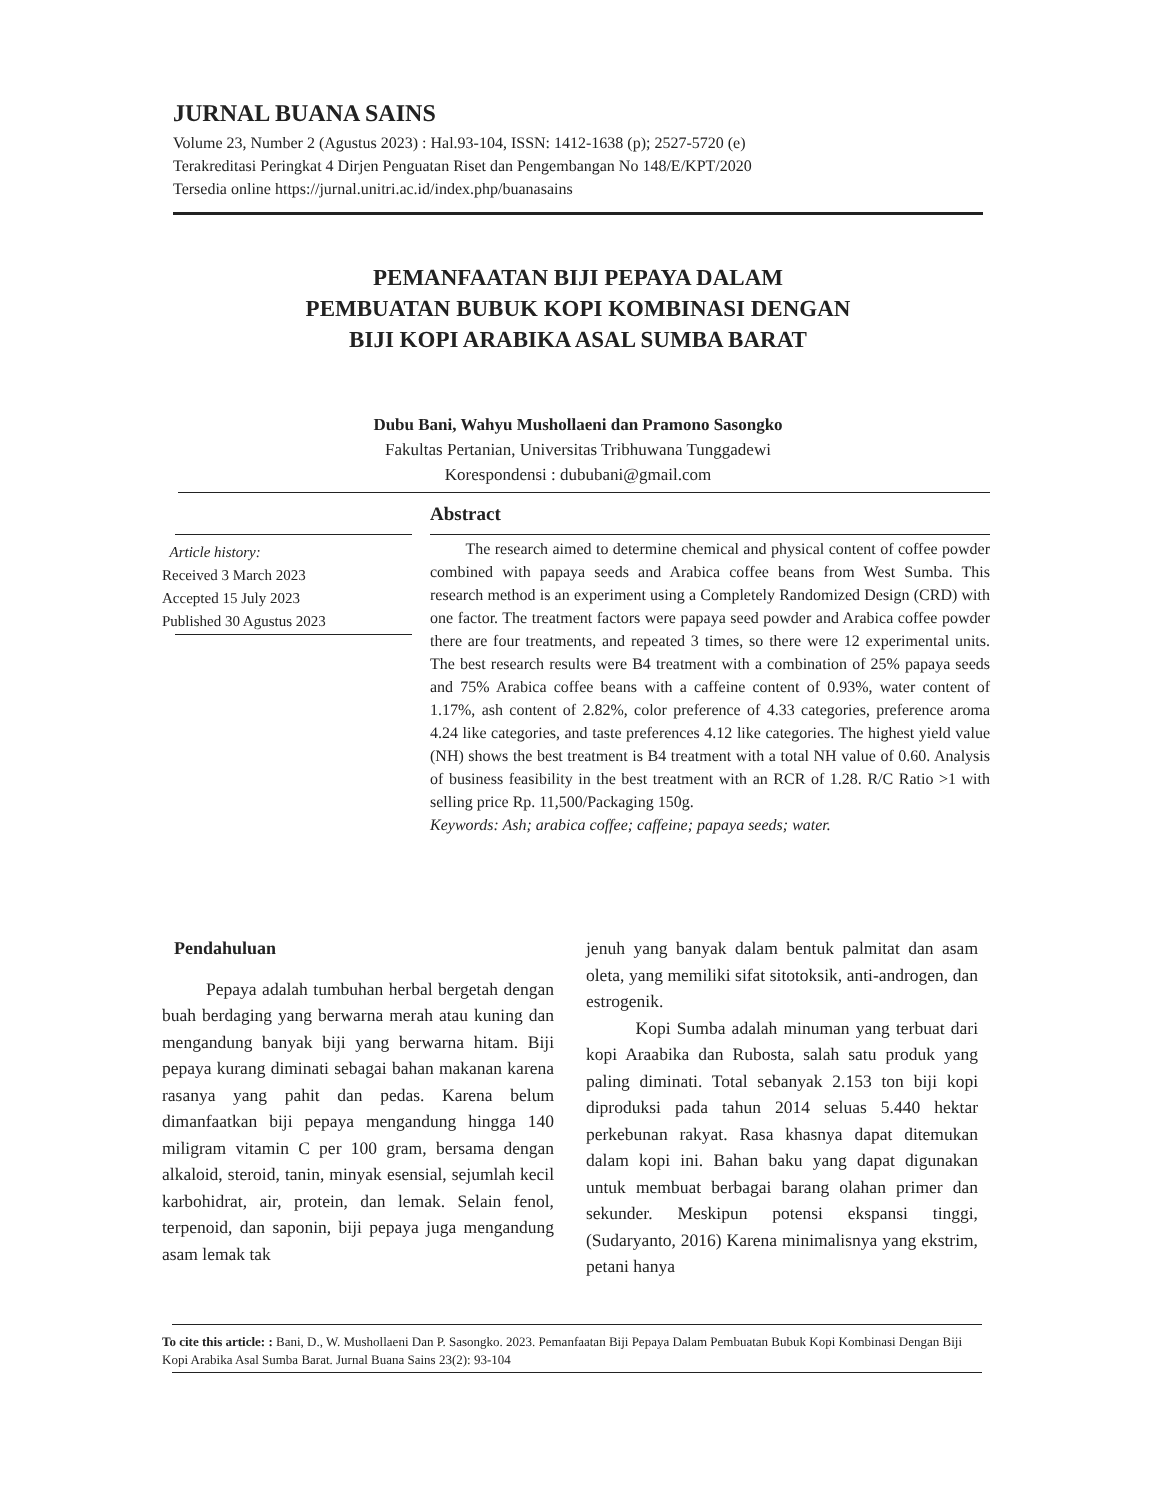JURNAL BUANA SAINS
Volume 23, Number 2 (Agustus 2023) : Hal.93-104, ISSN: 1412-1638 (p); 2527-5720 (e)
Terakreditasi Peringkat 4 Dirjen Penguatan Riset dan Pengembangan No 148/E/KPT/2020
Tersedia online https://jurnal.unitri.ac.id/index.php/buanasains
PEMANFAATAN BIJI PEPAYA DALAM
PEMBUATAN BUBUK KOPI KOMBINASI DENGAN
BIJI KOPI ARABIKA ASAL SUMBA BARAT
Dubu Bani, Wahyu Mushollaeni dan Pramono Sasongko
Fakultas Pertanian, Universitas Tribhuwana Tunggadewi
Korespondensi : dububani@gmail.com
Abstract
Article history:
Received 3 March 2023
Accepted 15 July 2023
Published 30 Agustus 2023
The research aimed to determine chemical and physical content of coffee powder combined with papaya seeds and Arabica coffee beans from West Sumba. This research method is an experiment using a Completely Randomized Design (CRD) with one factor. The treatment factors were papaya seed powder and Arabica coffee powder there are four treatments, and repeated 3 times, so there were 12 experimental units. The best research results were B4 treatment with a combination of 25% papaya seeds and 75% Arabica coffee beans with a caffeine content of 0.93%, water content of 1.17%, ash content of 2.82%, color preference of 4.33 categories, preference aroma 4.24 like categories, and taste preferences 4.12 like categories. The highest yield value (NH) shows the best treatment is B4 treatment with a total NH value of 0.60. Analysis of business feasibility in the best treatment with an RCR of 1.28. R/C Ratio >1 with selling price Rp. 11,500/Packaging 150g.
Keywords: Ash; arabica coffee; caffeine; papaya seeds; water.
Pendahuluan
Pepaya adalah tumbuhan herbal bergetah dengan buah berdaging yang berwarna merah atau kuning dan mengandung banyak biji yang berwarna hitam. Biji pepaya kurang diminati sebagai bahan makanan karena rasanya yang pahit dan pedas. Karena belum dimanfaatkan biji pepaya mengandung hingga 140 miligram vitamin C per 100 gram, bersama dengan alkaloid, steroid, tanin, minyak esensial, sejumlah kecil karbohidrat, air, protein, dan lemak. Selain fenol, terpenoid, dan saponin, biji pepaya juga mengandung asam lemak tak
jenuh yang banyak dalam bentuk palmitat dan asam oleta, yang memiliki sifat sitotoksik, anti-androgen, dan estrogenik.
Kopi Sumba adalah minuman yang terbuat dari kopi Araabika dan Rubosta, salah satu produk yang paling diminati. Total sebanyak 2.153 ton biji kopi diproduksi pada tahun 2014 seluas 5.440 hektar perkebunan rakyat. Rasa khasnya dapat ditemukan dalam kopi ini. Bahan baku yang dapat digunakan untuk membuat berbagai barang olahan primer dan sekunder. Meskipun potensi ekspansi tinggi, (Sudaryanto, 2016) Karena minimalisnya yang ekstrim, petani hanya
To cite this article: : Bani, D., W. Mushollaeni Dan P. Sasongko. 2023. Pemanfaatan Biji Pepaya Dalam Pembuatan Bubuk Kopi Kombinasi Dengan Biji Kopi Arabika Asal Sumba Barat. Jurnal Buana Sains 23(2): 93-104